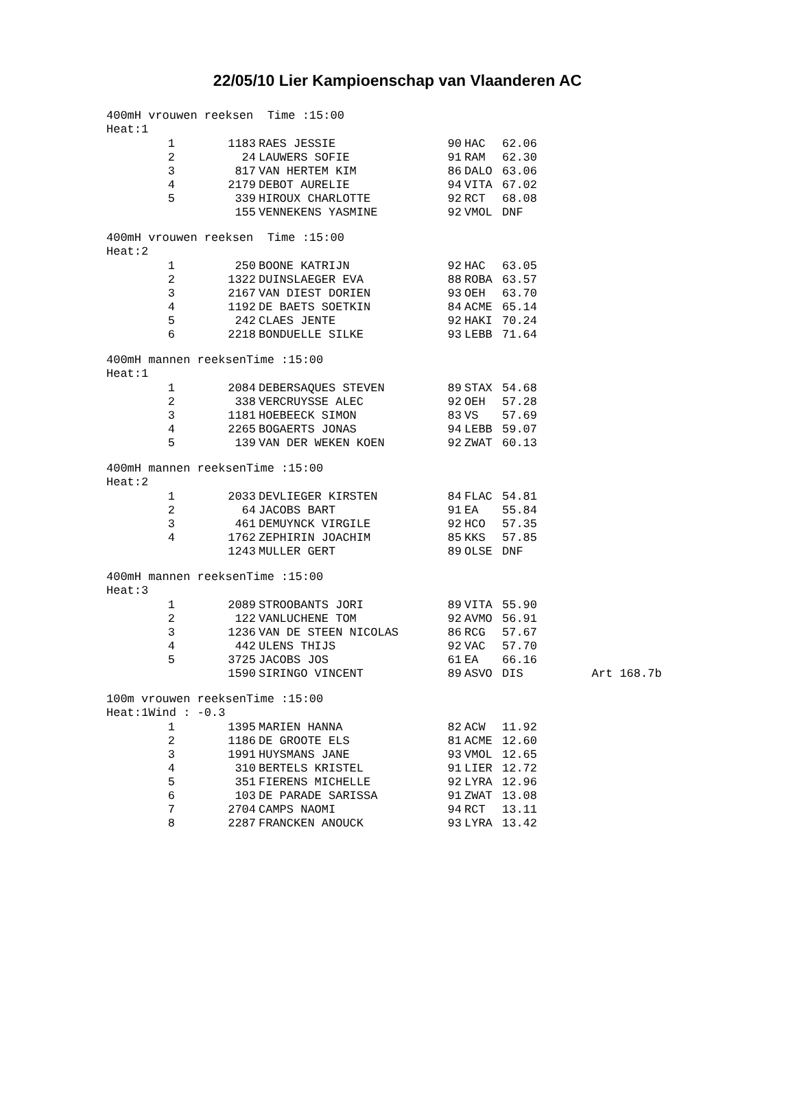22/05/10 Lier Kampioenschap van Vlaanderen AC
400mH vrouwen reeksen Time :15:00
Heat:1
| 1 | 1183 | RAES JESSIE | 90 | HAC | 62.06 |
| 2 | 24 | LAUWERS SOFIE | 91 | RAM | 62.30 |
| 3 | 817 | VAN HERTEM KIM | 86 | DALO | 63.06 |
| 4 | 2179 | DEBOT AURELIE | 94 | VITA | 67.02 |
| 5 | 339 | HIROUX CHARLOTTE | 92 | RCT | 68.08 |
| | 155 | VENNEKENS YASMINE | 92 | VMOL | DNF |
400mH vrouwen reeksen Time :15:00
Heat:2
| 1 | 250 | BOONE KATRIJN | 92 | HAC | 63.05 |
| 2 | 1322 | DUINSLAEGER EVA | 88 | ROBA | 63.57 |
| 3 | 2167 | VAN DIEST DORIEN | 93 | OEH | 63.70 |
| 4 | 1192 | DE BAETS SOETKIN | 84 | ACME | 65.14 |
| 5 | 242 | CLAES JENTE | 92 | HAKI | 70.24 |
| 6 | 2218 | BONDUELLE SILKE | 93 | LEBB | 71.64 |
400mH mannen reeksenTime :15:00
Heat:1
| 1 | 2084 | DEBERSAQUES STEVEN | 89 | STAX | 54.68 |
| 2 | 338 | VERCRUYSSE ALEC | 92 | OEH | 57.28 |
| 3 | 1181 | HOEBEECK SIMON | 83 | VS | 57.69 |
| 4 | 2265 | BOGAERTS JONAS | 94 | LEBB | 59.07 |
| 5 | 139 | VAN DER WEKEN KOEN | 92 | ZWAT | 60.13 |
400mH mannen reeksenTime :15:00
Heat:2
| 1 | 2033 | DEVLIEGER KIRSTEN | 84 | FLAC | 54.81 |
| 2 | 64 | JACOBS BART | 91 | EA | 55.84 |
| 3 | 461 | DEMUYNCK VIRGILE | 92 | HCO | 57.35 |
| 4 | 1762 | ZEPHIRIN JOACHIM | 85 | KKS | 57.85 |
| | 1243 | MULLER GERT | 89 | OLSE | DNF |
400mH mannen reeksenTime :15:00
Heat:3
| 1 | 2089 | STROOBANTS JORI | 89 | VITA | 55.90 | |
| 2 | 122 | VANLUCHENE TOM | 92 | AVMO | 56.91 | |
| 3 | 1236 | VAN DE STEEN NICOLAS | 86 | RCG | 57.67 | |
| 4 | 442 | ULENS THIJS | 92 | VAC | 57.70 | |
| 5 | 3725 | JACOBS JOS | 61 | EA | 66.16 | |
| | 1590 | SIRINGO VINCENT | 89 | ASVO | DIS | Art 168.7b |
100m vrouwen reeksenTime :15:00
Heat:1Wind : -0.3
| 1 | 1395 | MARIEN HANNA | 82 | ACW | 11.92 |
| 2 | 1186 | DE GROOTE ELS | 81 | ACME | 12.60 |
| 3 | 1991 | HUYSMANS JANE | 93 | VMOL | 12.65 |
| 4 | 310 | BERTELS KRISTEL | 91 | LIER | 12.72 |
| 5 | 351 | FIERENS MICHELLE | 92 | LYRA | 12.96 |
| 6 | 103 | DE PARADE SARISSA | 91 | ZWAT | 13.08 |
| 7 | 2704 | CAMPS NAOMI | 94 | RCT | 13.11 |
| 8 | 2287 | FRANCKEN ANOUCK | 93 | LYRA | 13.42 |